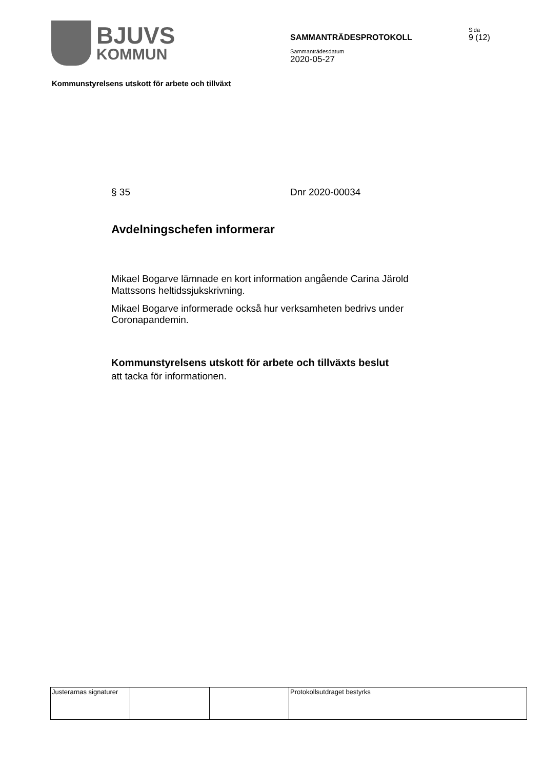BJUVS
KOMMUN
SAMMANTRÄDESPROTOKOLL
Sammanträdesdatum
2020-05-27
Sida
9 (12)
Kommunstyrelsens utskott för arbete och tillväxt
§ 35 Dnr 2020-00034
Avdelningschefen informerar
Mikael Bogarve lämnade en kort information angående Carina Järold Mattssons heltidssjukskrivning.
Mikael Bogarve informerade också hur verksamheten bedrivs under Coronapandemin.
Kommunstyrelsens utskott för arbete och tillväxts beslut
att tacka för informationen.
| Justerarnas signaturer | | | Protokollsutdraget bestyrks |